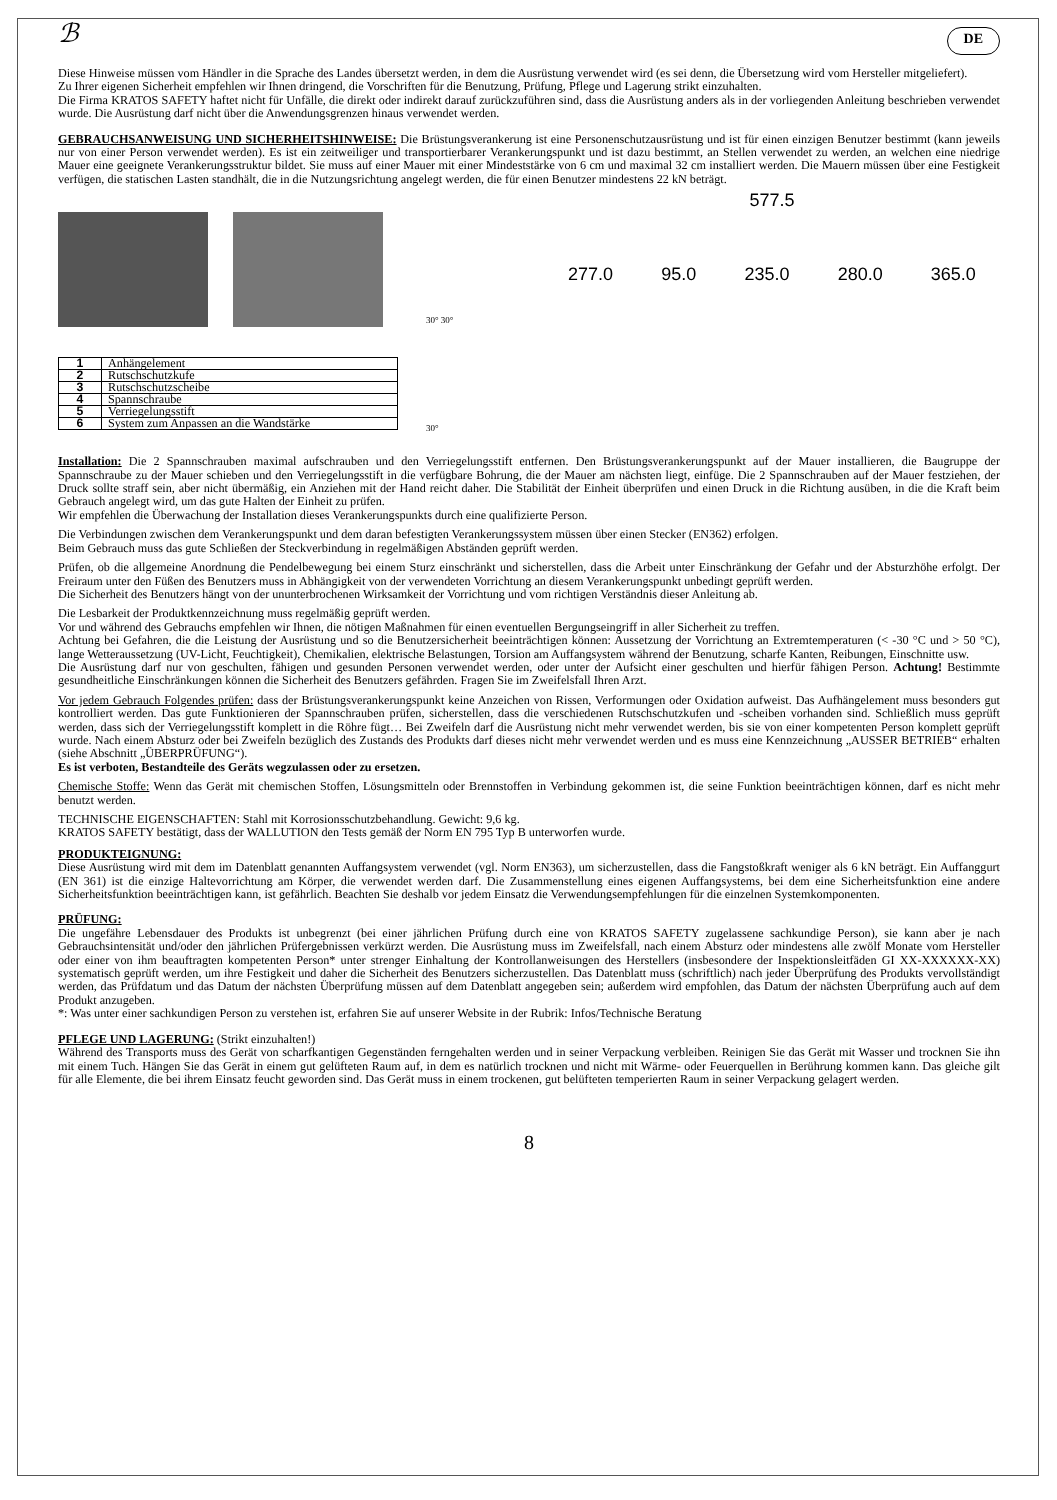ℬ DE
Diese Hinweise müssen vom Händler in die Sprache des Landes übersetzt werden, in dem die Ausrüstung verwendet wird (es sei denn, die Übersetzung wird vom Hersteller mitgeliefert).
Zu Ihrer eigenen Sicherheit empfehlen wir Ihnen dringend, die Vorschriften für die Benutzung, Prüfung, Pflege und Lagerung strikt einzuhalten.
Die Firma KRATOS SAFETY haftet nicht für Unfälle, die direkt oder indirekt darauf zurückzuführen sind, dass die Ausrüstung anders als in der vorliegenden Anleitung beschrieben verwendet wurde. Die Ausrüstung darf nicht über die Anwendungsgrenzen hinaus verwendet werden.
GEBRAUCHSANWEISUNG UND SICHERHEITSHINWEISE: Die Brüstungsverankerung ist eine Personenschutzausrüstung und ist für einen einzigen Benutzer bestimmt (kann jeweils nur von einer Person verwendet werden). Es ist ein zeitweiliger und transportierbarer Verankerungspunkt und ist dazu bestimmt, an Stellen verwendet zu werden, an welchen eine niedrige Mauer eine geeignete Verankerungsstruktur bildet. Sie muss auf einer Mauer mit einer Mindeststärke von 6 cm und maximal 32 cm installiert werden. Die Mauern müssen über eine Festigkeit verfügen, die statischen Lasten standhält, die in die Nutzungsrichtung angelegt werden, die für einen Benutzer mindestens 22 kN beträgt.
| 1 | Anhängelement |
| 2 | Rutschschutzkufe |
| 3 | Rutschschutzscheibe |
| 4 | Spannschraube |
| 5 | Verriegelungsstift |
| 6 | System zum Anpassen an die Wandstärke |
30° 30°
30°
577.5
277.0 95.0 235.0 280.0 365.0
Installation: Die 2 Spannschrauben maximal aufschrauben und den Verriegelungsstift entfernen. Den Brüstungsverankerungspunkt auf der Mauer installieren, die Baugruppe der Spannschraube zu der Mauer schieben und den Verriegelungsstift in die verfügbare Bohrung, die der Mauer am nächsten liegt, einfüge. Die 2 Spannschrauben auf der Mauer festziehen, der Druck sollte straff sein, aber nicht übermäßig, ein Anziehen mit der Hand reicht daher. Die Stabilität der Einheit überprüfen und einen Druck in die Richtung ausüben, in die die Kraft beim Gebrauch angelegt wird, um das gute Halten der Einheit zu prüfen.
Wir empfehlen die Überwachung der Installation dieses Verankerungspunkts durch eine qualifizierte Person.
Die Verbindungen zwischen dem Verankerungspunkt und dem daran befestigten Verankerungssystem müssen über einen Stecker (EN362) erfolgen.
Beim Gebrauch muss das gute Schließen der Steckverbindung in regelmäßigen Abständen geprüft werden.
Prüfen, ob die allgemeine Anordnung die Pendelbewegung bei einem Sturz einschränkt und sicherstellen, dass die Arbeit unter Einschränkung der Gefahr und der Absturzhöhe erfolgt. Der Freiraum unter den Füßen des Benutzers muss in Abhängigkeit von der verwendeten Vorrichtung an diesem Verankerungspunkt unbedingt geprüft werden.
Die Sicherheit des Benutzers hängt von der ununterbrochenen Wirksamkeit der Vorrichtung und vom richtigen Verständnis dieser Anleitung ab.
Die Lesbarkeit der Produktkennzeichnung muss regelmäßig geprüft werden.
Vor und während des Gebrauchs empfehlen wir Ihnen, die nötigen Maßnahmen für einen eventuellen Bergungseingriff in aller Sicherheit zu treffen.
Achtung bei Gefahren, die die Leistung der Ausrüstung und so die Benutzersicherheit beeinträchtigen können: Aussetzung der Vorrichtung an Extremtemperaturen (< -30 °C und > 50 °C), lange Wetteraussetzung (UV-Licht, Feuchtigkeit), Chemikalien, elektrische Belastungen, Torsion am Auffangsystem während der Benutzung, scharfe Kanten, Reibungen, Einschnitte usw.
Die Ausrüstung darf nur von geschulten, fähigen und gesunden Personen verwendet werden, oder unter der Aufsicht einer geschulten und hierfür fähigen Person. Achtung! Bestimmte gesundheitliche Einschränkungen können die Sicherheit des Benutzers gefährden. Fragen Sie im Zweifelsfall Ihren Arzt.
Vor jedem Gebrauch Folgendes prüfen: dass der Brüstungsverankerungspunkt keine Anzeichen von Rissen, Verformungen oder Oxidation aufweist. Das Aufhängelement muss besonders gut kontrolliert werden. Das gute Funktionieren der Spannschrauben prüfen, sicherstellen, dass die verschiedenen Rutschschutzkufen und -scheiben vorhanden sind. Schließlich muss geprüft werden, dass sich der Verriegelungsstift komplett in die Röhre fügt… Bei Zweifeln darf die Ausrüstung nicht mehr verwendet werden, bis sie von einer kompetenten Person komplett geprüft wurde. Nach einem Absturz oder bei Zweifeln bezüglich des Zustands des Produkts darf dieses nicht mehr verwendet werden und es muss eine Kennzeichnung „AUSSER BETRIEB“ erhalten (siehe Abschnitt „ÜBERPRÜFUNG“).
Es ist verboten, Bestandteile des Geräts wegzulassen oder zu ersetzen.
Chemische Stoffe: Wenn das Gerät mit chemischen Stoffen, Lösungsmitteln oder Brennstoffen in Verbindung gekommen ist, die seine Funktion beeinträchtigen können, darf es nicht mehr benutzt werden.
TECHNISCHE EIGENSCHAFTEN: Stahl mit Korrosionsschutzbehandlung. Gewicht: 9,6 kg.
KRATOS SAFETY bestätigt, dass der WALLUTION den Tests gemäß der Norm EN 795 Typ B unterworfen wurde.
PRODUKTEIGNUNG:
Diese Ausrüstung wird mit dem im Datenblatt genannten Auffangsystem verwendet (vgl. Norm EN363), um sicherzustellen, dass die Fangstoßkraft weniger als 6 kN beträgt. Ein Auffanggurt (EN 361) ist die einzige Haltevorrichtung am Körper, die verwendet werden darf. Die Zusammenstellung eines eigenen Auffangsystems, bei dem eine Sicherheitsfunktion eine andere Sicherheitsfunktion beeinträchtigen kann, ist gefährlich. Beachten Sie deshalb vor jedem Einsatz die Verwendungsempfehlungen für die einzelnen Systemkomponenten.
PRÜFUNG:
Die ungefähre Lebensdauer des Produkts ist unbegrenzt (bei einer jährlichen Prüfung durch eine von KRATOS SAFETY zugelassene sachkundige Person), sie kann aber je nach Gebrauchsintensität und/oder den jährlichen Prüfergebnissen verkürzt werden. Die Ausrüstung muss im Zweifelsfall, nach einem Absturz oder mindestens alle zwölf Monate vom Hersteller oder einer von ihm beauftragten kompetenten Person* unter strenger Einhaltung der Kontrollanweisungen des Herstellers (insbesondere der Inspektionsleitfäden GI XX-XXXXXX-XX) systematisch geprüft werden, um ihre Festigkeit und daher die Sicherheit des Benutzers sicherzustellen. Das Datenblatt muss (schriftlich) nach jeder Überprüfung des Produkts vervollständigt werden, das Prüfdatum und das Datum der nächsten Überprüfung müssen auf dem Datenblatt angegeben sein; außerdem wird empfohlen, das Datum der nächsten Überprüfung auch auf dem Produkt anzugeben.
*: Was unter einer sachkundigen Person zu verstehen ist, erfahren Sie auf unserer Website in der Rubrik: Infos/Technische Beratung
PFLEGE UND LAGERUNG: (Strikt einzuhalten!)
Während des Transports muss des Gerät von scharfkantigen Gegenständen ferngehalten werden und in seiner Verpackung verbleiben. Reinigen Sie das Gerät mit Wasser und trocknen Sie ihn mit einem Tuch. Hängen Sie das Gerät in einem gut gelüfteten Raum auf, in dem es natürlich trocknen und nicht mit Wärme- oder Feuerquellen in Berührung kommen kann. Das gleiche gilt für alle Elemente, die bei ihrem Einsatz feucht geworden sind. Das Gerät muss in einem trockenen, gut belüfteten temperierten Raum in seiner Verpackung gelagert werden.
8